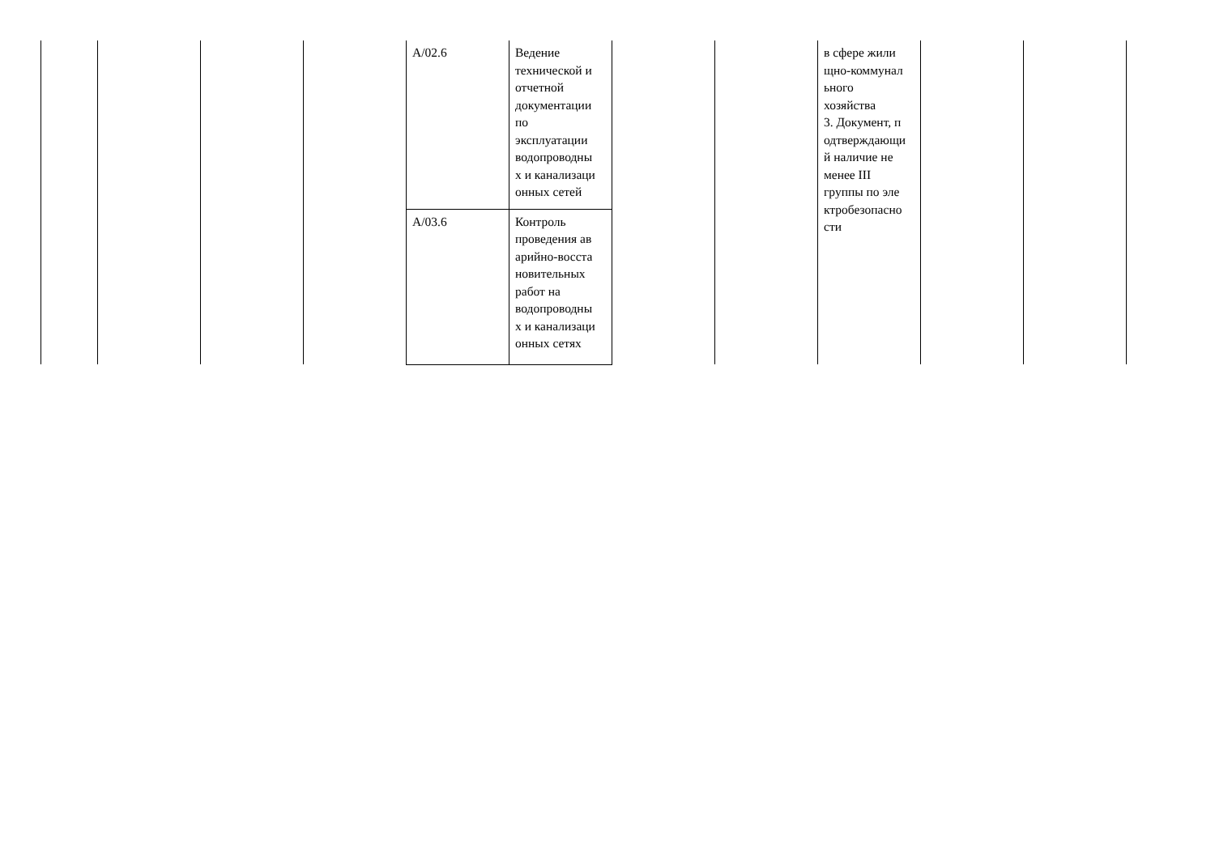| | | | | A/02.6 | Ведение технической и отчетной документации по эксплуатации водопроводны х и канализаци онных сетей | | | в сфере жили щно-коммунал ьного хозяйства 3. Документ, п одтверждающи й наличие не менее III группы по эле ктробезопасно сти | | |
| | | | | A/03.6 | Контроль проведения ав арийно-восста новительных работ на водопроводны х и канализаци онных сетях | | | | | |